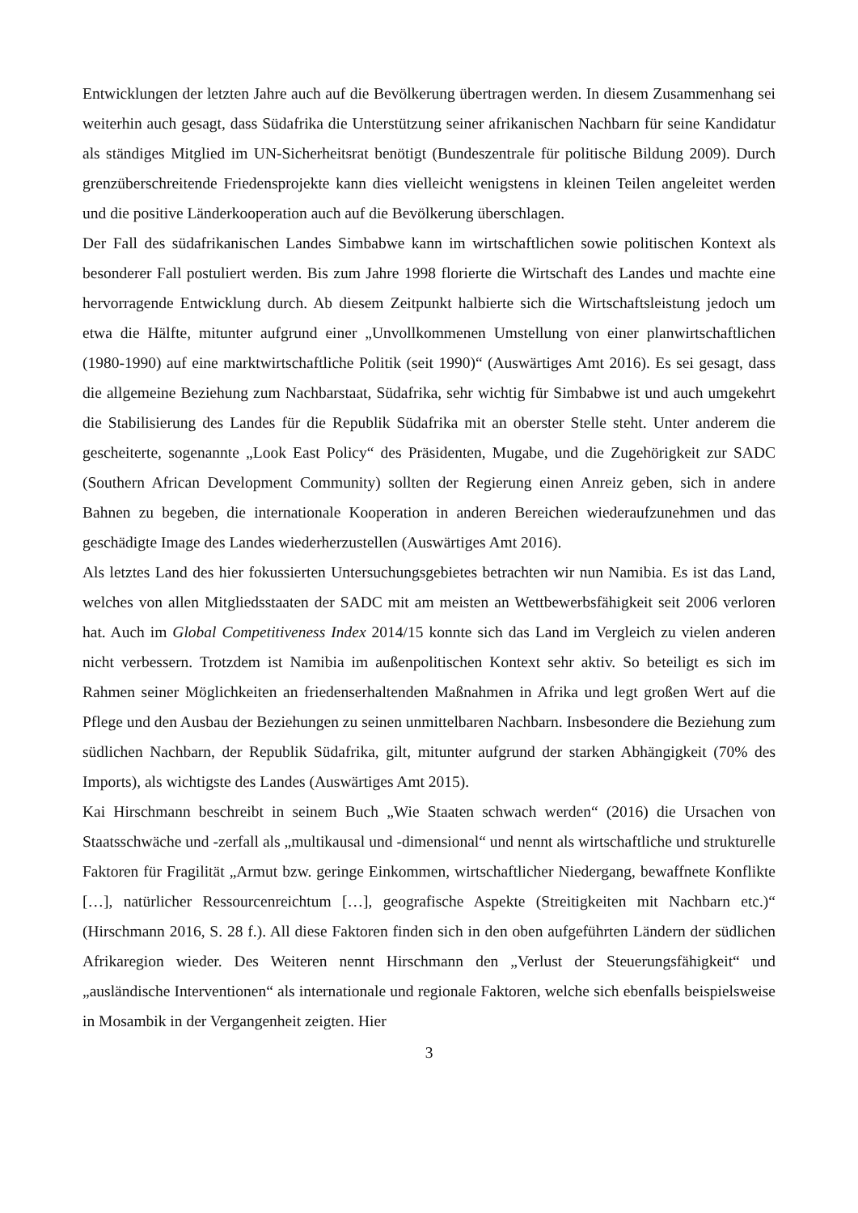Entwicklungen der letzten Jahre auch auf die Bevölkerung übertragen werden. In diesem Zusammenhang sei weiterhin auch gesagt, dass Südafrika die Unterstützung seiner afrikanischen Nachbarn für seine Kandidatur als ständiges Mitglied im UN-Sicherheitsrat benötigt (Bundeszentrale für politische Bildung 2009). Durch grenzüberschreitende Friedensprojekte kann dies vielleicht wenigstens in kleinen Teilen angeleitet werden und die positive Länderkooperation auch auf die Bevölkerung überschlagen.
Der Fall des südafrikanischen Landes Simbabwe kann im wirtschaftlichen sowie politischen Kontext als besonderer Fall postuliert werden. Bis zum Jahre 1998 florierte die Wirtschaft des Landes und machte eine hervorragende Entwicklung durch. Ab diesem Zeitpunkt halbierte sich die Wirtschaftsleistung jedoch um etwa die Hälfte, mitunter aufgrund einer „Unvollkommenen Umstellung von einer planwirtschaftlichen (1980-1990) auf eine marktwirtschaftliche Politik (seit 1990)“ (Auswärtiges Amt 2016). Es sei gesagt, dass die allgemeine Beziehung zum Nachbarstaat, Südafrika, sehr wichtig für Simbabwe ist und auch umgekehrt die Stabilisierung des Landes für die Republik Südafrika mit an oberster Stelle steht. Unter anderem die gescheiterte, sogenannte „Look East Policy“ des Präsidenten, Mugabe, und die Zugehörigkeit zur SADC (Southern African Development Community) sollten der Regierung einen Anreiz geben, sich in andere Bahnen zu begeben, die internationale Kooperation in anderen Bereichen wiederaufzunehmen und das geschädigte Image des Landes wiederherzustellen (Auswärtiges Amt 2016).
Als letztes Land des hier fokussierten Untersuchungsgebietes betrachten wir nun Namibia. Es ist das Land, welches von allen Mitgliedsstaaten der SADC mit am meisten an Wettbewerbsfähigkeit seit 2006 verloren hat. Auch im Global Competitiveness Index 2014/15 konnte sich das Land im Vergleich zu vielen anderen nicht verbessern. Trotzdem ist Namibia im außenpolitischen Kontext sehr aktiv. So beteiligt es sich im Rahmen seiner Möglichkeiten an friedenserhaltenden Maßnahmen in Afrika und legt großen Wert auf die Pflege und den Ausbau der Beziehungen zu seinen unmittelbaren Nachbarn. Insbesondere die Beziehung zum südlichen Nachbarn, der Republik Südafrika, gilt, mitunter aufgrund der starken Abhängigkeit (70% des Imports), als wichtigste des Landes (Auswärtiges Amt 2015).
Kai Hirschmann beschreibt in seinem Buch „Wie Staaten schwach werden“ (2016) die Ursachen von Staatsschwäche und -zerfall als „multikausal und -dimensional“ und nennt als wirtschaftliche und strukturelle Faktoren für Fragilität „Armut bzw. geringe Einkommen, wirtschaftlicher Niedergang, bewaffnete Konflikte […], natürlicher Ressourcenreichtum […], geografische Aspekte (Streitigkeiten mit Nachbarn etc.)“ (Hirschmann 2016, S. 28 f.). All diese Faktoren finden sich in den oben aufgeführten Ländern der südlichen Afrikaregion wieder. Des Weiteren nennt Hirschmann den „Verlust der Steuerungsfähigkeit“ und „ausländische Interventionen“ als internationale und regionale Faktoren, welche sich ebenfalls beispielsweise in Mosambik in der Vergangenheit zeigten. Hier
3